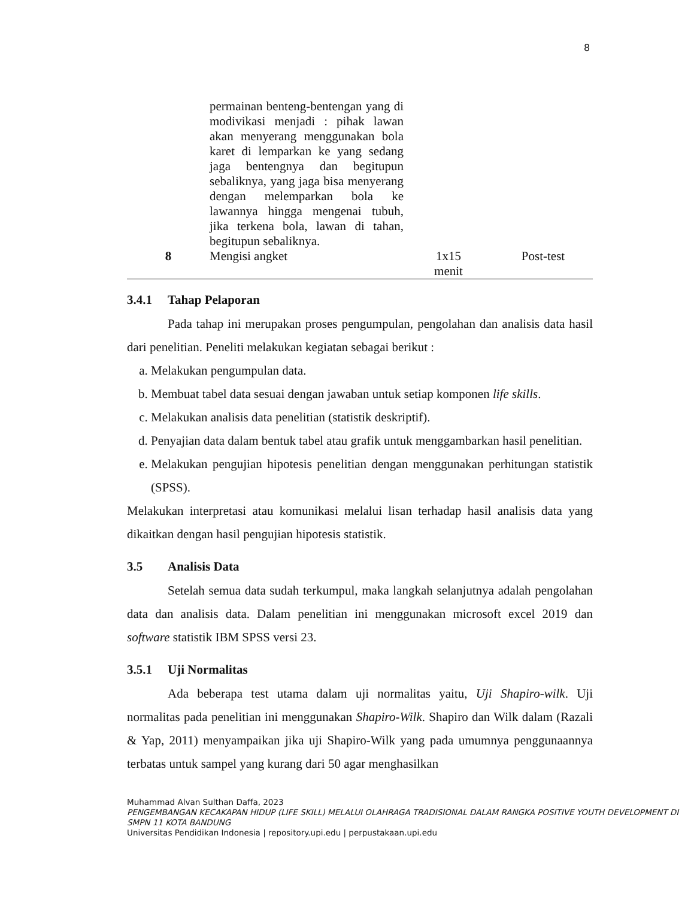8
| | permainan benteng-bentengan yang di modivikasi menjadi : pihak lawan akan menyerang menggunakan bola karet di lemparkan ke yang sedang jaga bentengnya dan begitupun sebaliknya, yang jaga bisa menyerang dengan melemparkan bola ke lawannya hingga mengenai tubuh, jika terkena bola, lawan di tahan, begitupun sebaliknya. | | |
| 8 | Mengisi angket | 1x15 menit | Post-test |
3.4.1 Tahap Pelaporan
Pada tahap ini merupakan proses pengumpulan, pengolahan dan analisis data hasil dari penelitian. Peneliti melakukan kegiatan sebagai berikut :
a. Melakukan pengumpulan data.
b. Membuat tabel data sesuai dengan jawaban untuk setiap komponen life skills.
c. Melakukan analisis data penelitian (statistik deskriptif).
d. Penyajian data dalam bentuk tabel atau grafik untuk menggambarkan hasil penelitian.
e. Melakukan pengujian hipotesis penelitian dengan menggunakan perhitungan statistik (SPSS).
Melakukan interpretasi atau komunikasi melalui lisan terhadap hasil analisis data yang dikaitkan dengan hasil pengujian hipotesis statistik.
3.5 Analisis Data
Setelah semua data sudah terkumpul, maka langkah selanjutnya adalah pengolahan data dan analisis data. Dalam penelitian ini menggunakan microsoft excel 2019 dan software statistik IBM SPSS versi 23.
3.5.1 Uji Normalitas
Ada beberapa test utama dalam uji normalitas yaitu, Uji Shapiro-wilk. Uji normalitas pada penelitian ini menggunakan Shapiro-Wilk. Shapiro dan Wilk dalam (Razali & Yap, 2011) menyampaikan jika uji Shapiro-Wilk yang pada umumnya penggunaannya terbatas untuk sampel yang kurang dari 50 agar menghasilkan
Muhammad Alvan Sulthan Daffa, 2023
PENGEMBANGAN KECAKAPAN HIDUP (LIFE SKILL) MELALUI OLAHRAGA TRADISIONAL DALAM RANGKA POSITIVE YOUTH DEVELOPMENT DI SMPN 11 KOTA BANDUNG
Universitas Pendidikan Indonesia | repository.upi.edu | perpustakaan.upi.edu